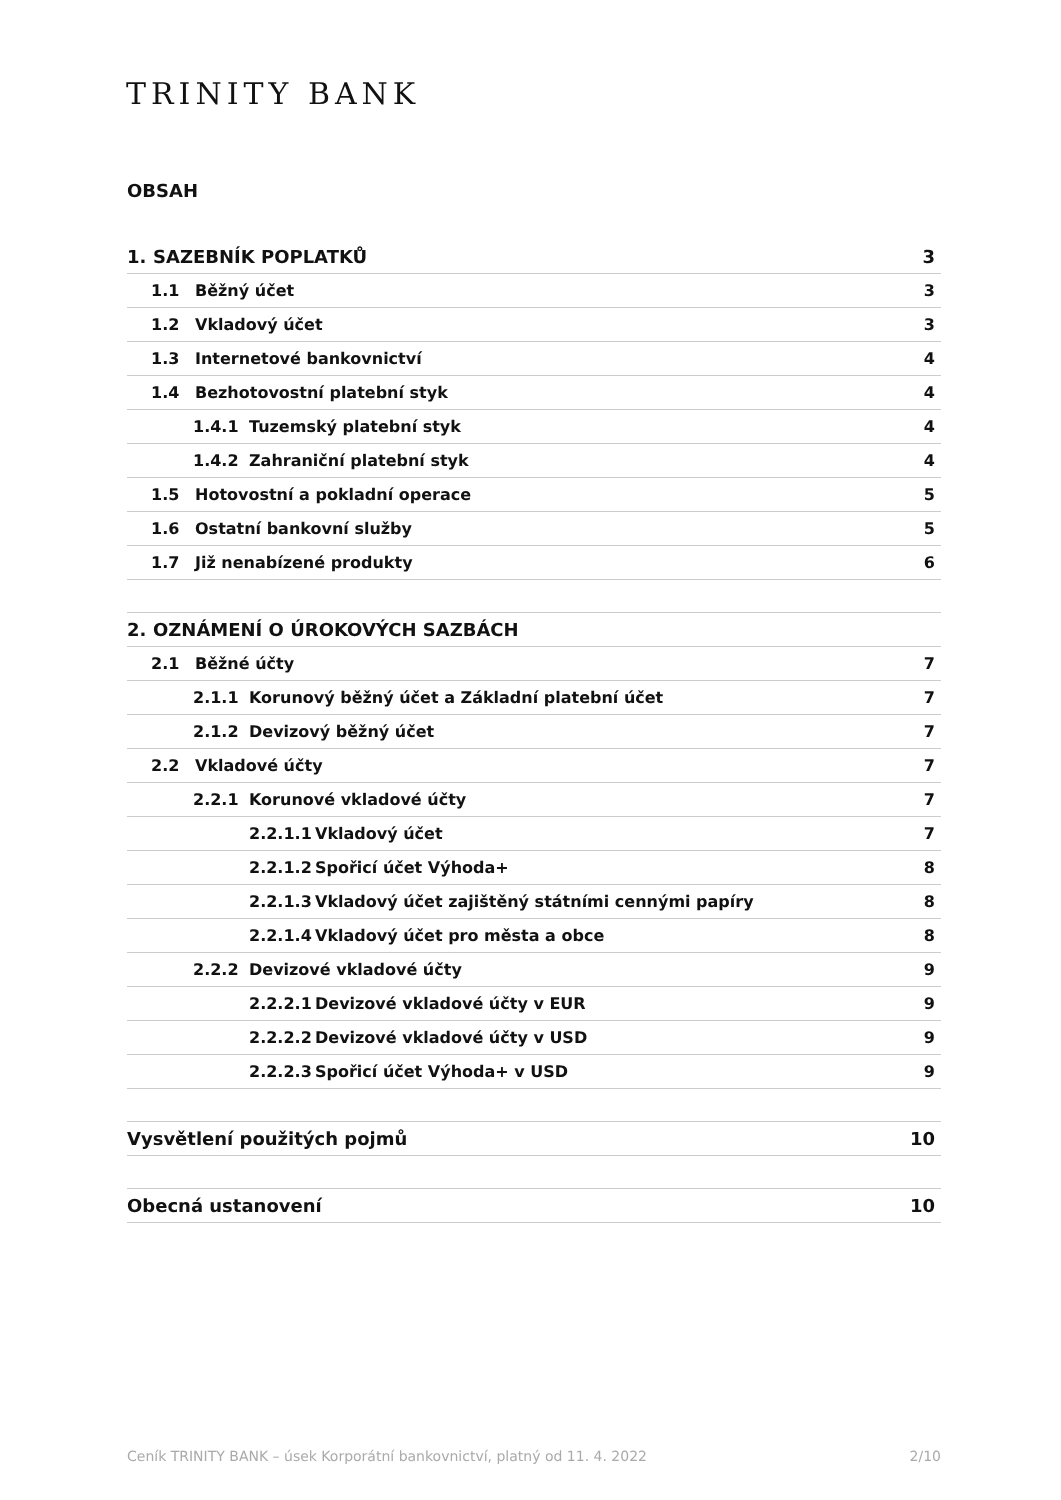TRINITY BANK
OBSAH
1. SAZEBNÍK POPLATKŮ 3
1.1 Běžný účet 3
1.2 Vkladový účet 3
1.3 Internetové bankovnictví 4
1.4 Bezhotovostní platební styk
4
1.4.1 Tuzemský platební styk 4
1.4.2 Zahraniční platební styk 4
1.5 Hotovostní a pokladní operace
5
1.6 Ostatní bankovní služby 5
1.7 Již nenabízené produkty 6
2. OZNÁMENÍ O ÚROKOVÝCH SAZBÁCH
2.1 Běžné účty 7
2.1.1 Korunový běžný účet a Základní platební účet
7
2.1.2 Devizový běžný účet 7
2.2 Vkladové účty 7
2.2.1 Korunové vkladové účty 7
2.2.1.1 Vkladový účet 7
2.2.1.2 Spořicí účet Výhoda+ 8
2.2.1.3 Vkladový účet zajištěný státními cennými papíry
8
2.2.1.4 Vkladový účet pro města a obce
8
2.2.2 Devizové vkladové účty 9
2.2.2.1 Devizové vkladové účty v EUR
9
2.2.2.2 Devizové vkladové účty v USD
9
2.2.2.3 Spořicí účet Výhoda+ v USD
9
Vysvětlení použitých pojmů 10
Obecná ustanovení 10
Ceník TRINITY BANK – úsek Korporátní bankovnictví, platný od 11. 4. 2022 2/10